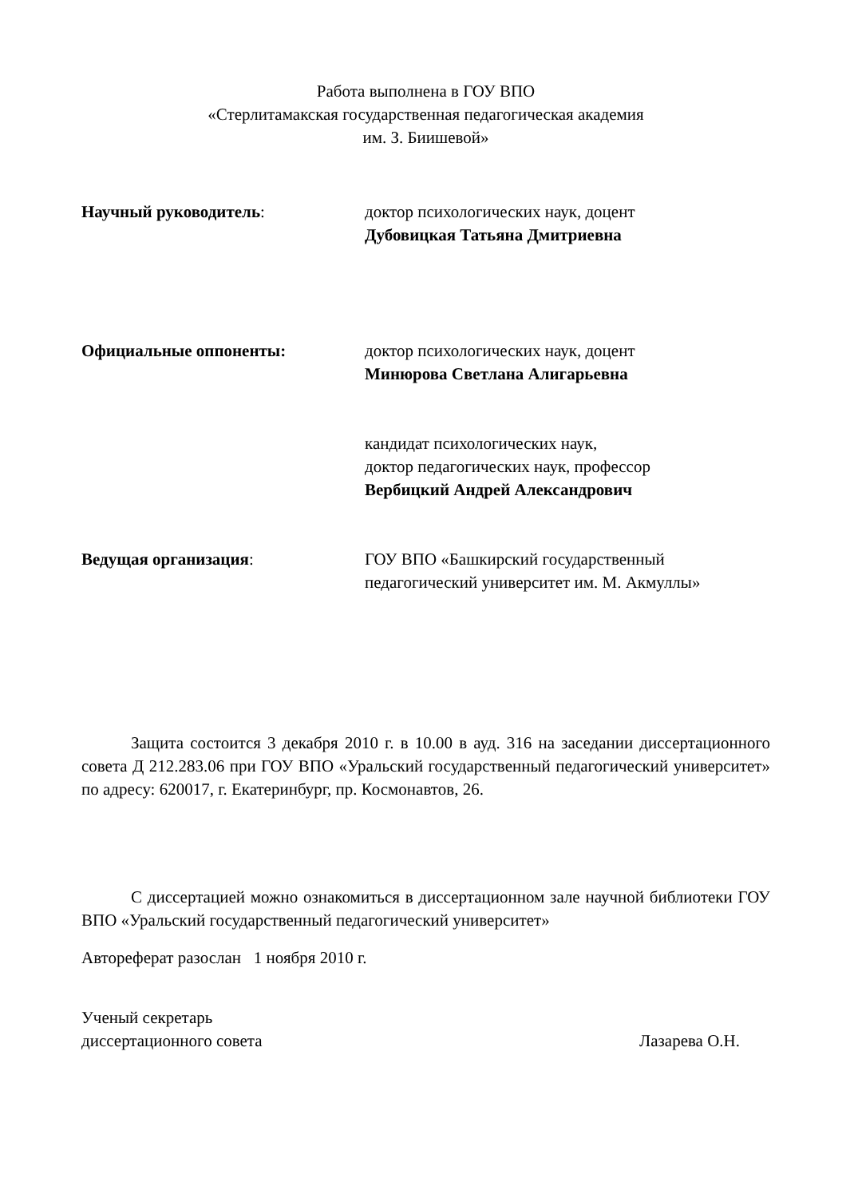Работа выполнена в ГОУ ВПО
«Стерлитамакская государственная педагогическая академия
им. З. Биишевой»
Научный руководитель: доктор психологических наук, доцент
Дубовицкая Татьяна Дмитриевна
Официальные оппоненты: доктор психологических наук, доцент
Минюрова Светлана Алигарьевна
кандидат психологических наук,
доктор педагогических наук, профессор
Вербицкий Андрей Александрович
Ведущая организация: ГОУ ВПО «Башкирский государственный педагогический университет им. М. Акмуллы»
Защита состоится 3 декабря 2010 г. в 10.00 в ауд. 316 на заседании диссертационного совета Д 212.283.06 при ГОУ ВПО «Уральский государственный педагогический университет» по адресу: 620017, г. Екатеринбург, пр. Космонавтов, 26.
С диссертацией можно ознакомиться в диссертационном зале научной библиотеки ГОУ ВПО «Уральский государственный педагогический университет»
Автореферат разослан 1 ноября 2010 г.
Ученый секретарь
диссертационного совета Лазарева О.Н.